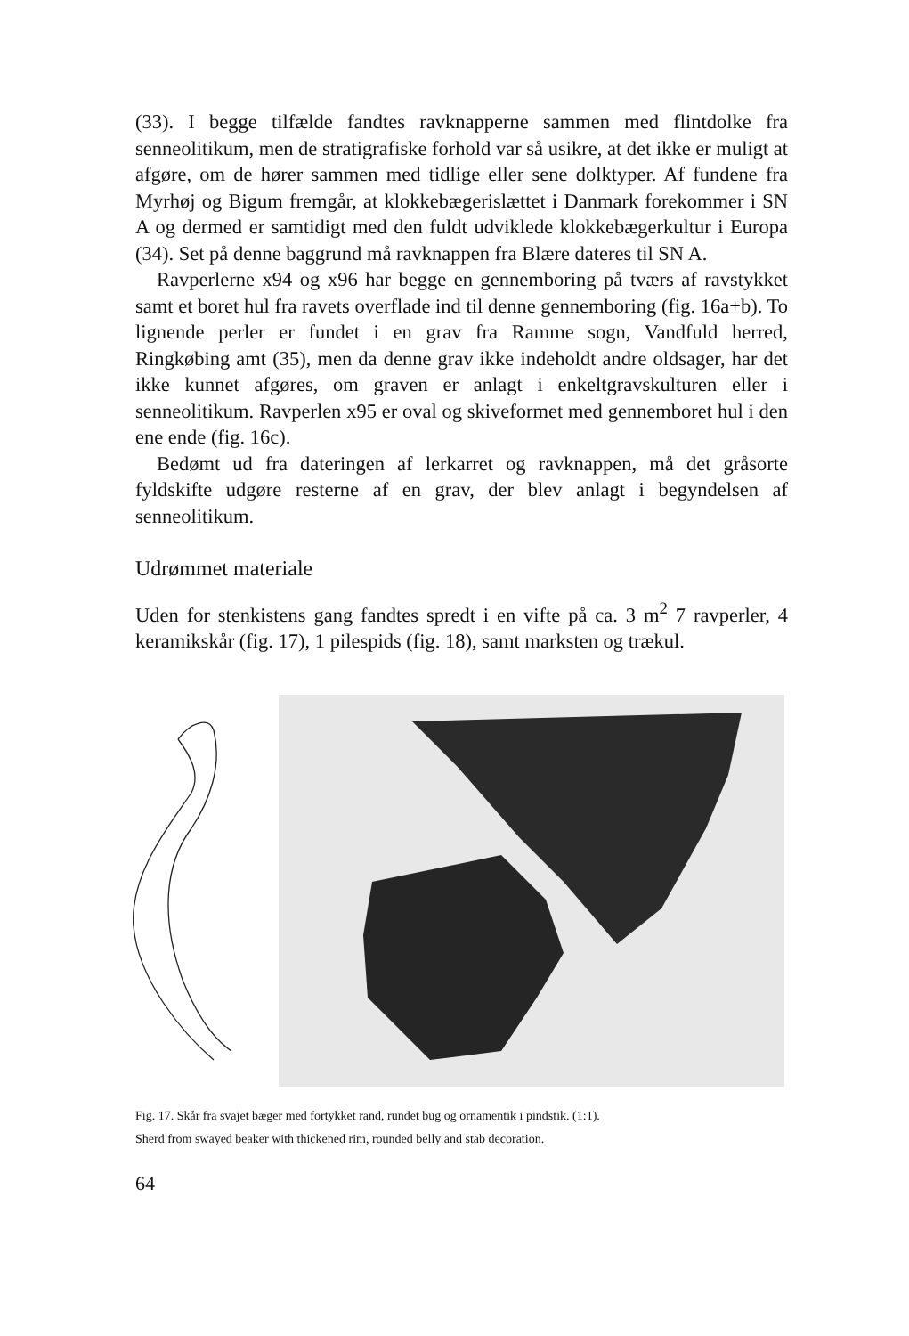(33). I begge tilfælde fandtes ravknapperne sammen med flintdolke fra senneolitikum, men de stratigrafiske forhold var så usikre, at det ikke er muligt at afgøre, om de hører sammen med tidlige eller sene dolktyper. Af fundene fra Myrhøj og Bigum fremgår, at klokkebægerislættet i Danmark forekommer i SN A og dermed er samtidigt med den fuldt udviklede klokkebægerkultur i Europa (34). Set på denne baggrund må ravknappen fra Blære dateres til SN A.
Ravperlerne x94 og x96 har begge en gennemboring på tværs af ravstykket samt et boret hul fra ravets overflade ind til denne gennemboring (fig. 16a+b). To lignende perler er fundet i en grav fra Ramme sogn, Vandfuld herred, Ringkøbing amt (35), men da denne grav ikke indeholdt andre oldsager, har det ikke kunnet afgøres, om graven er anlagt i enkeltgravskulturen eller i senneolitikum. Ravperlen x95 er oval og skiveformet med gennemboret hul i den ene ende (fig. 16c).
Bedømt ud fra dateringen af lerkarret og ravknappen, må det gråsorte fyldskifte udgøre resterne af en grav, der blev anlagt i begyndelsen af senneolitikum.
Udrømmet materiale
Uden for stenkistens gang fandtes spredt i en vifte på ca. 3 m<sup>2</sup> 7 ravperler, 4 keramikskår (fig. 17), 1 pilespids (fig. 18), samt marksten og trækul.
Fig. 17. Skår fra svajet bæger med fortykket rand, rundet bug og ornamentik i pindstik. (1:1).
Sherd from swayed beaker with thickened rim, rounded belly and stab decoration.
64